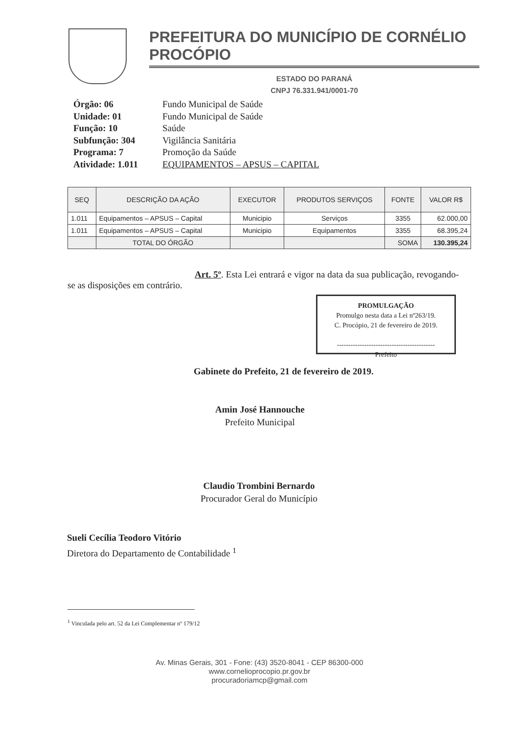PREFEITURA DO MUNICÍPIO DE CORNÉLIO PROCÓPIO
ESTADO DO PARANÁ
CNPJ 76.331.941/0001-70
| Órgão: 06 | Fundo Municipal de Saúde |
| Unidade: 01 | Fundo Municipal de Saúde |
| Função: 10 | Saúde |
| Subfunção: 304 | Vigilância Sanitária |
| Programa: 7 | Promoção da Saúde |
| Atividade: 1.011 | EQUIPAMENTOS – APSUS – CAPITAL |
| SEQ | DESCRIÇÃO DA AÇÃO | EXECUTOR | PRODUTOS SERVIÇOS | FONTE | VALOR R$ |
| --- | --- | --- | --- | --- | --- |
| 1.011 | Equipamentos – APSUS – Capital | Municipio | Serviços | 3355 | 62.000,00 |
| 1.011 | Equipamentos – APSUS – Capital | Municipio | Equipamentos | 3355 | 68.395,24 |
| | TOTAL DO ÓRGÃO | | | SOMA | 130.395,24 |
Art. 5º. Esta Lei entrará e vigor na data da sua publicação, revogando-se as disposições em contrário.
PROMULGAÇÃO
Promulgo nesta data a Lei nº263/19.
C. Procópio, 21 de fevereiro de 2019.
-------------------------------------------
Prefeito
Gabinete do Prefeito, 21 de fevereiro de 2019.
Amin José Hannouche
Prefeito Municipal
Claudio Trombini Bernardo
Procurador Geral do Município
Sueli Cecília Teodoro Vitório
Diretora do Departamento de Contabilidade <sup>1</sup>
<sup>1</sup> Vinculada pelo art. 52 da Lei Complementar nº 179/12
Av. Minas Gerais, 301 - Fone: (43) 3520-8041 - CEP 86300-000
www.cornelioprocopio.pr.gov.br
procuradoriamcp@gmail.com